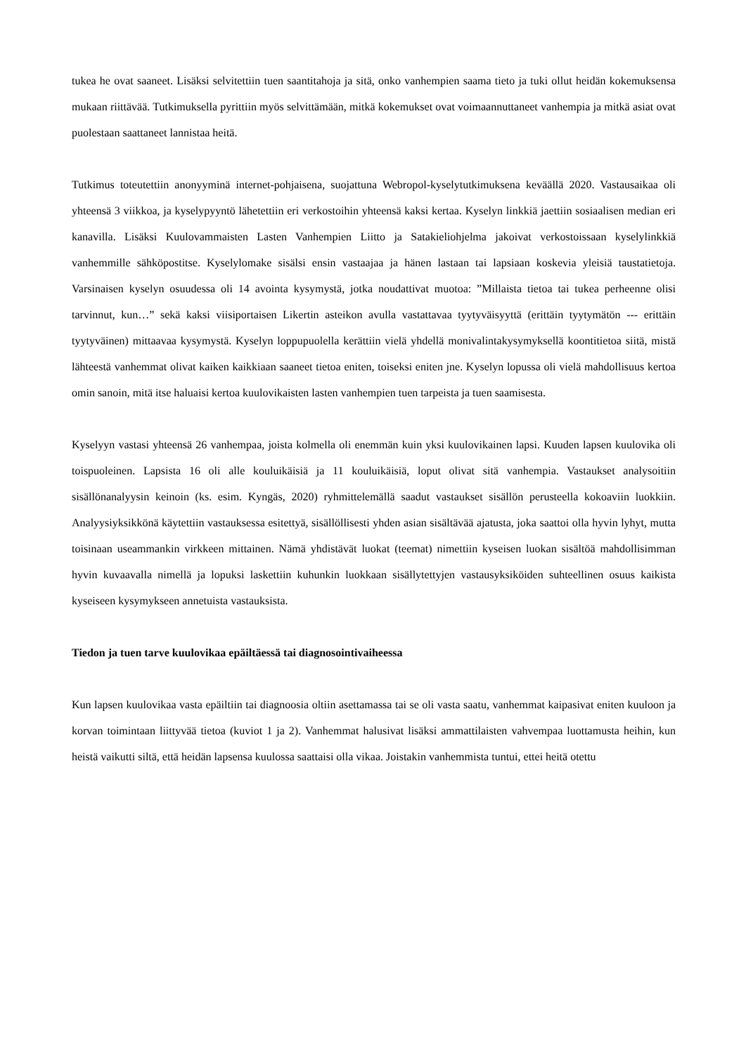tukea he ovat saaneet. Lisäksi selvitettiin tuen saantitahoja ja sitä, onko vanhempien saama tieto ja tuki ollut heidän kokemuksensa mukaan riittävää. Tutkimuksella pyrittiin myös selvittämään, mitkä kokemukset ovat voimaannuttaneet vanhempia ja mitkä asiat ovat puolestaan saattaneet lannistaa heitä.
Tutkimus toteutettiin anonyyminä internet-pohjaisena, suojattuna Webropol-kyselytutkimuksena keväällä 2020. Vastausaikaa oli yhteensä 3 viikkoa, ja kyselypyyntö lähetettiin eri verkostoihin yhteensä kaksi kertaa. Kyselyn linkkiä jaettiin sosiaalisen median eri kanavilla. Lisäksi Kuulovammaisten Lasten Vanhempien Liitto ja Satakieliohjelma jakoivat verkostoissaan kyselylinkkiä vanhemmille sähköpostitse. Kyselylomake sisälsi ensin vastaajaa ja hänen lastaan tai lapsiaan koskevia yleisiä taustatietoja. Varsinaisen kyselyn osuudessa oli 14 avointa kysymystä, jotka noudattivat muotoa: ”Millaista tietoa tai tukea perheenne olisi tarvinnut, kun…” sekä kaksi viisiportaisen Likertin asteikon avulla vastattavaa tyytyväisyyttä (erittäin tyytymätön --- erittäin tyytyväinen) mittaavaa kysymystä. Kyselyn loppupuolella kerättiin vielä yhdellä monivalintakysymyksellä koontitietoa siitä, mistä lähteestä vanhemmat olivat kaiken kaikkiaan saaneet tietoa eniten, toiseksi eniten jne. Kyselyn lopussa oli vielä mahdollisuus kertoa omin sanoin, mitä itse haluaisi kertoa kuulovikaisten lasten vanhempien tuen tarpeista ja tuen saamisesta.
Kyselyyn vastasi yhteensä 26 vanhempaa, joista kolmella oli enemmän kuin yksi kuulovikainen lapsi. Kuuden lapsen kuulovika oli toispuoleinen. Lapsista 16 oli alle kouluikäisiä ja 11 kouluikäisiä, loput olivat sitä vanhempia. Vastaukset analysoitiin sisällönanalyysin keinoin (ks. esim. Kyngäs, 2020) ryhmittelemällä saadut vastaukset sisällön perusteella kokoaviin luokkiin. Analyysiyksikkönä käytettiin vastauksessa esitettyä, sisällöllisesti yhden asian sisältävää ajatusta, joka saattoi olla hyvin lyhyt, mutta toisinaan useammankin virkkeen mittainen. Nämä yhdistävät luokat (teemat) nimettiin kyseisen luokan sisältöä mahdollisimman hyvin kuvaavalla nimellä ja lopuksi laskettiin kuhunkin luokkaan sisällytettyjen vastausyksiköiden suhteellinen osuus kaikista kyseiseen kysymykseen annetuista vastauksista.
Tiedon ja tuen tarve kuulovikaa epäiltäessä tai diagnosointivaiheessa
Kun lapsen kuulovikaa vasta epäiltiin tai diagnoosia oltiin asettamassa tai se oli vasta saatu, vanhemmat kaipasivat eniten kuuloon ja korvan toimintaan liittyvää tietoa (kuviot 1 ja 2). Vanhemmat halusivat lisäksi ammattilaisten vahvempaa luottamusta heihin, kun heistä vaikutti siltä, että heidän lapsensa kuulossa saattaisi olla vikaa. Joistakin vanhemmista tuntui, ettei heitä otettu